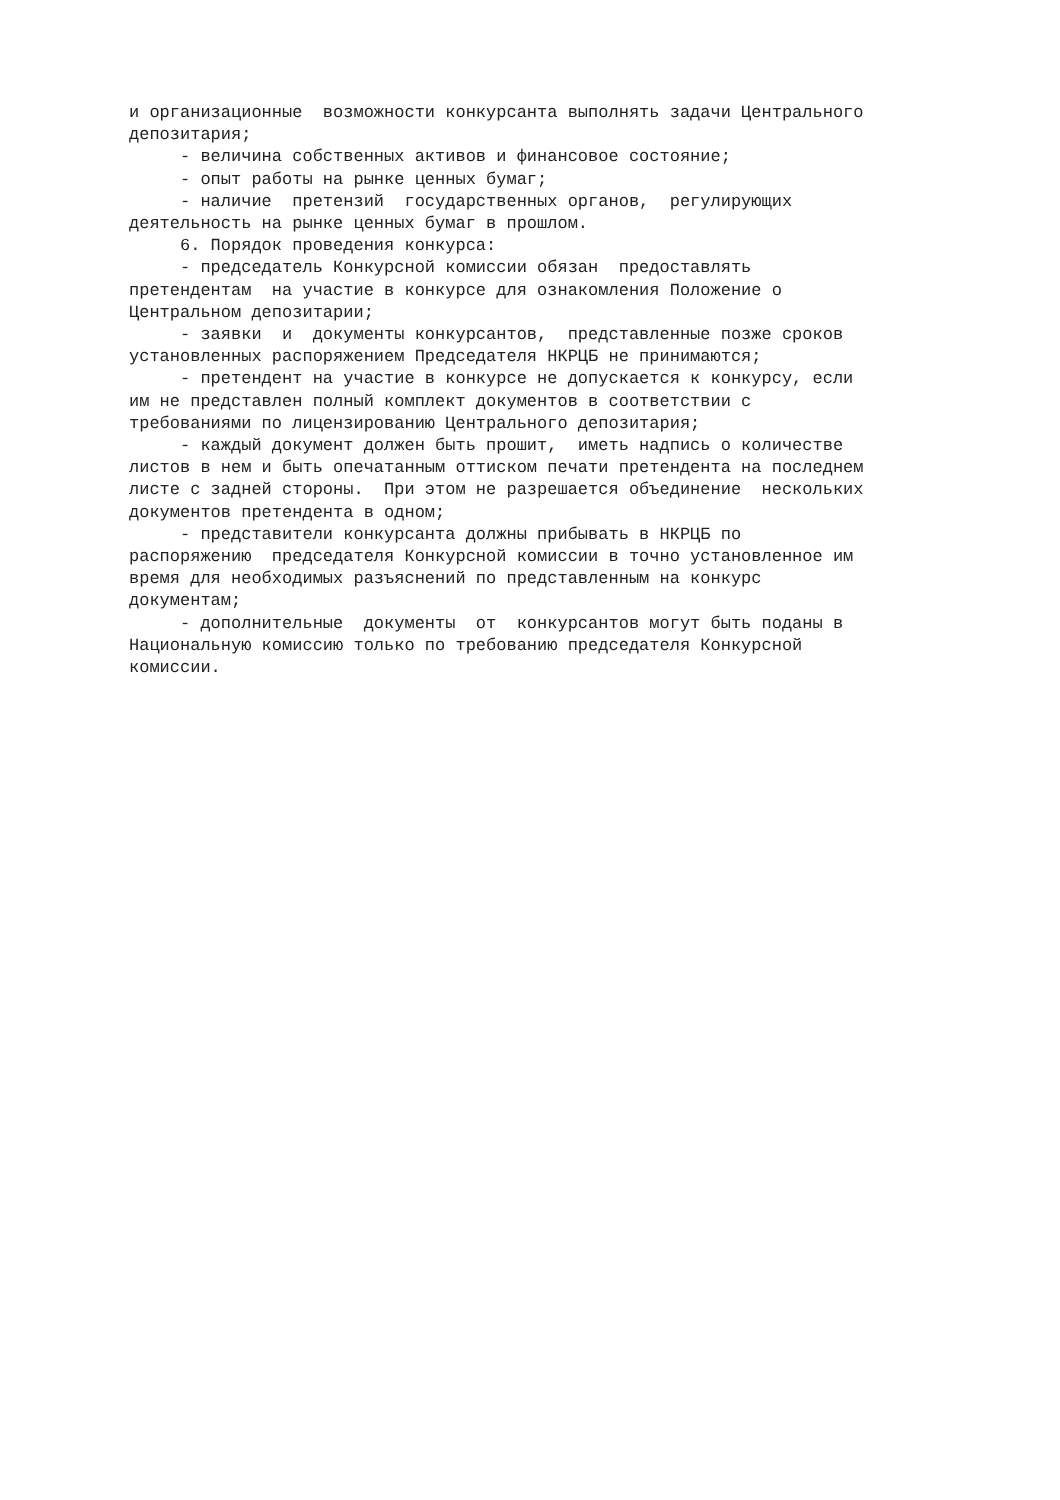и организационные возможности конкурсанта выполнять задачи Центрального депозитария; - величина собственных активов и финансовое состояние; - опыт работы на рынке ценных бумаг; - наличие претензий государственных органов, регулирующих деятельность на рынке ценных бумаг в прошлом. 6. Порядок проведения конкурса: - председатель Конкурсной комиссии обязан предоставлять претендентам на участие в конкурсе для ознакомления Положение о Центральном депозитарии; - заявки и документы конкурсантов, представленные позже сроков установленных распоряжением Председателя НКРЦБ не принимаются; - претендент на участие в конкурсе не допускается к конкурсу, если им не представлен полный комплект документов в соответствии с требованиями по лицензированию Центрального депозитария; - каждый документ должен быть прошит, иметь надпись о количестве листов в нем и быть опечатанным оттиском печати претендента на последнем листе с задней стороны. При этом не разрешается объединение нескольких документов претендента в одном; - представители конкурсанта должны прибывать в НКРЦБ по распоряжению председателя Конкурсной комиссии в точно установленное им время для необходимых разъяснений по представленным на конкурс документам; - дополнительные документы от конкурсантов могут быть поданы в Национальную комиссию только по требованию председателя Конкурсной комиссии.